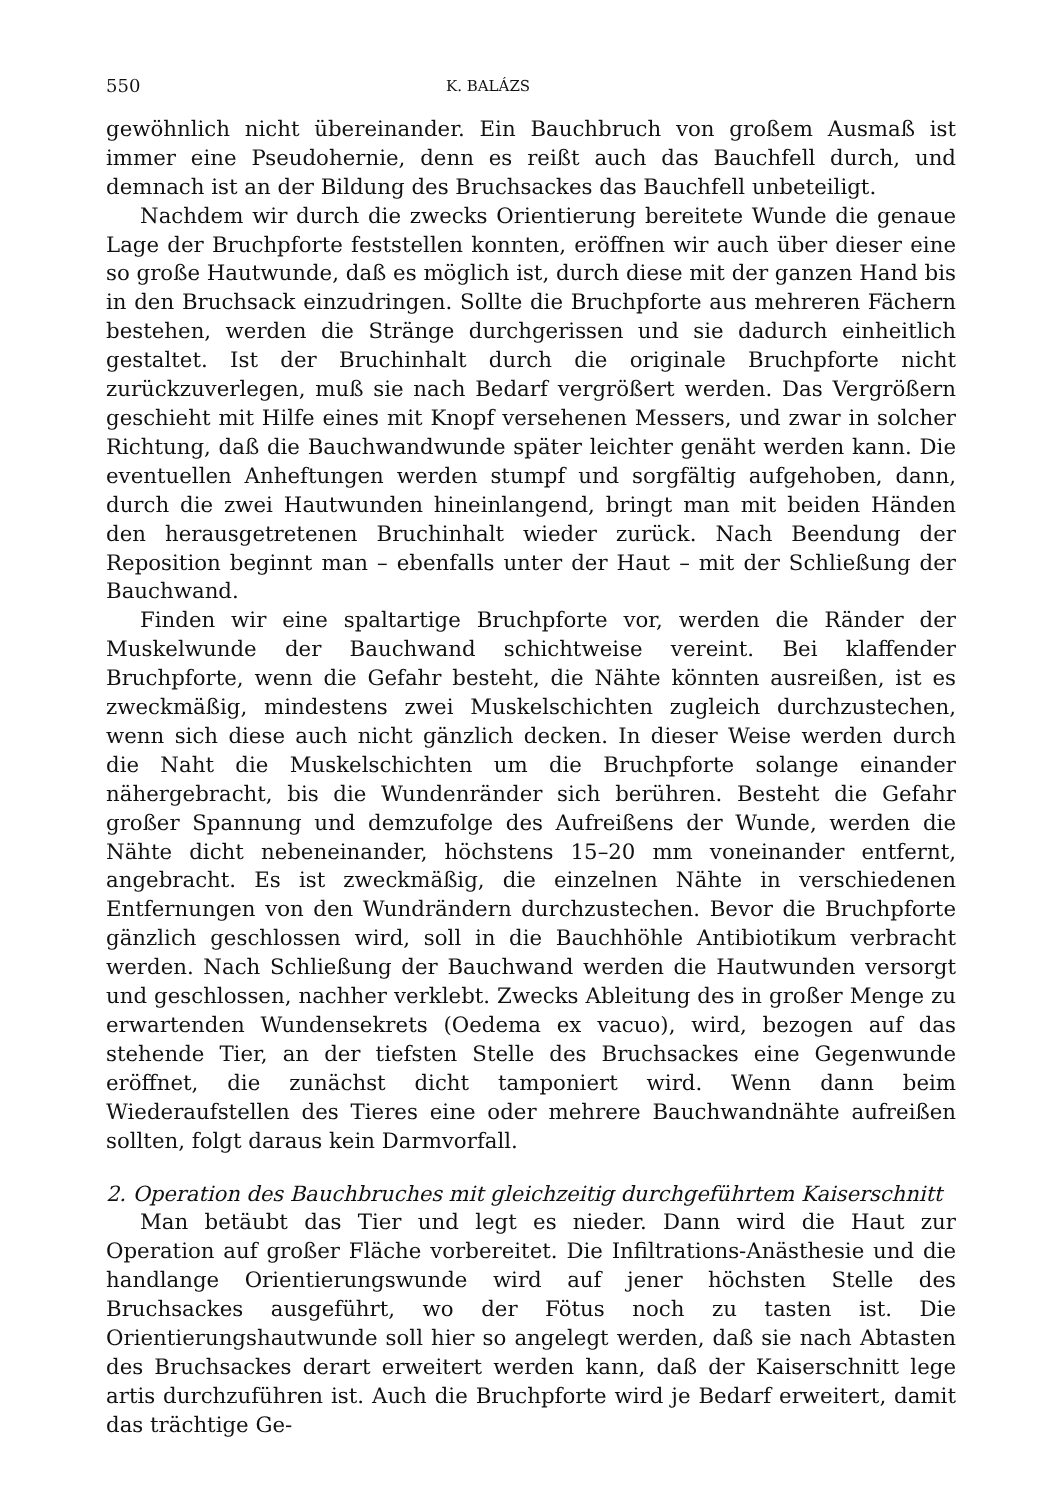550 K. BALÁZS
gewöhnlich nicht übereinander. Ein Bauchbruch von großem Ausmaß ist immer eine Pseudohernie, denn es reißt auch das Bauchfell durch, und demnach ist an der Bildung des Bruchsackes das Bauchfell unbeteiligt.
Nachdem wir durch die zwecks Orientierung bereitete Wunde die genaue Lage der Bruchpforte feststellen konnten, eröffnen wir auch über dieser eine so große Hautwunde, daß es möglich ist, durch diese mit der ganzen Hand bis in den Bruchsack einzudringen. Sollte die Bruchpforte aus mehreren Fächern bestehen, werden die Stränge durchgerissen und sie dadurch einheitlich gestaltet. Ist der Bruchinhalt durch die originale Bruchpforte nicht zurückzuverlegen, muß sie nach Bedarf vergrößert werden. Das Vergrößern geschieht mit Hilfe eines mit Knopf versehenen Messers, und zwar in solcher Richtung, daß die Bauchwandwunde später leichter genäht werden kann. Die eventuellen Anheftungen werden stumpf und sorgfältig aufgehoben, dann, durch die zwei Hautwunden hineinlangend, bringt man mit beiden Händen den herausgetretenen Bruchinhalt wieder zurück. Nach Beendung der Reposition beginnt man – ebenfalls unter der Haut – mit der Schließung der Bauchwand.
Finden wir eine spaltartige Bruchpforte vor, werden die Ränder der Muskelwunde der Bauchwand schichtweise vereint. Bei klaffender Bruchpforte, wenn die Gefahr besteht, die Nähte könnten ausreißen, ist es zweckmäßig, mindestens zwei Muskelschichten zugleich durchzustechen, wenn sich diese auch nicht gänzlich decken. In dieser Weise werden durch die Naht die Muskelschichten um die Bruchpforte solange einander nähergebracht, bis die Wundenränder sich berühren. Besteht die Gefahr großer Spannung und demzufolge des Aufreißens der Wunde, werden die Nähte dicht nebeneinander, höchstens 15–20 mm voneinander entfernt, angebracht. Es ist zweckmäßig, die einzelnen Nähte in verschiedenen Entfernungen von den Wundrändern durchzustechen. Bevor die Bruchpforte gänzlich geschlossen wird, soll in die Bauchhöhle Antibiotikum verbracht werden. Nach Schließung der Bauchwand werden die Hautwunden versorgt und geschlossen, nachher verklebt. Zwecks Ableitung des in großer Menge zu erwartenden Wundensekrets (Oedema ex vacuo), wird, bezogen auf das stehende Tier, an der tiefsten Stelle des Bruchsackes eine Gegenwunde eröffnet, die zunächst dicht tamponiert wird. Wenn dann beim Wiederaufstellen des Tieres eine oder mehrere Bauchwandnähte aufreißen sollten, folgt daraus kein Darmvorfall.
2. Operation des Bauchbruches mit gleichzeitig durchgeführtem Kaiserschnitt
Man betäubt das Tier und legt es nieder. Dann wird die Haut zur Operation auf großer Fläche vorbereitet. Die Infiltrations-Anästhesie und die handlange Orientierungswunde wird auf jener höchsten Stelle des Bruchsackes ausgeführt, wo der Fötus noch zu tasten ist. Die Orientierungshautwunde soll hier so angelegt werden, daß sie nach Abtasten des Bruchsackes derart erweitert werden kann, daß der Kaiserschnitt lege artis durchzuführen ist. Auch die Bruchpforte wird je Bedarf erweitert, damit das trächtige Ge-